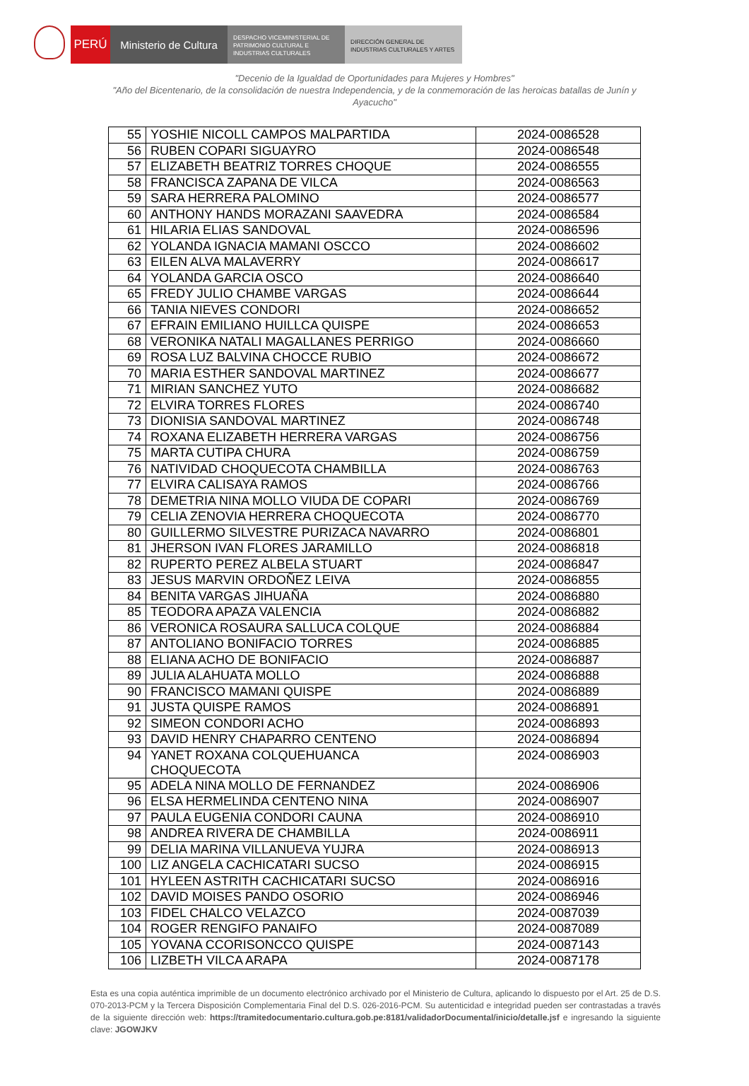PERÚ Ministerio de Cultura
DESPACHO VICEMINISTERIAL DE PATRIMONIO CULTURAL E INDUSTRIAS CULTURALES
DIRECCIÓN GENERAL DE INDUSTRIAS CULTURALES Y ARTES
"Decenio de la Igualdad de Oportunidades para Mujeres y Hombres"
"Año del Bicentenario, de la consolidación de nuestra Independencia, y de la conmemoración de las heroicas batallas de Junín y Ayacucho"
| 55 | YOSHIE NICOLL CAMPOS MALPARTIDA | 2024-0086528 |
| 56 | RUBEN COPARI SIGUAYRO | 2024-0086548 |
| 57 | ELIZABETH BEATRIZ TORRES CHOQUE | 2024-0086555 |
| 58 | FRANCISCA ZAPANA DE VILCA | 2024-0086563 |
| 59 | SARA HERRERA PALOMINO | 2024-0086577 |
| 60 | ANTHONY HANDS MORAZANI SAAVEDRA | 2024-0086584 |
| 61 | HILARIA ELIAS SANDOVAL | 2024-0086596 |
| 62 | YOLANDA IGNACIA MAMANI OSCCO | 2024-0086602 |
| 63 | EILEN ALVA MALAVERRY | 2024-0086617 |
| 64 | YOLANDA GARCIA OSCO | 2024-0086640 |
| 65 | FREDY JULIO CHAMBE VARGAS | 2024-0086644 |
| 66 | TANIA NIEVES CONDORI | 2024-0086652 |
| 67 | EFRAIN EMILIANO HUILLCA QUISPE | 2024-0086653 |
| 68 | VERONIKA NATALI MAGALLANES PERRIGO | 2024-0086660 |
| 69 | ROSA LUZ BALVINA CHOCCE RUBIO | 2024-0086672 |
| 70 | MARIA ESTHER SANDOVAL MARTINEZ | 2024-0086677 |
| 71 | MIRIAN SANCHEZ YUTO | 2024-0086682 |
| 72 | ELVIRA TORRES FLORES | 2024-0086740 |
| 73 | DIONISIA SANDOVAL MARTINEZ | 2024-0086748 |
| 74 | ROXANA ELIZABETH HERRERA VARGAS | 2024-0086756 |
| 75 | MARTA CUTIPA CHURA | 2024-0086759 |
| 76 | NATIVIDAD CHOQUECOTA CHAMBILLA | 2024-0086763 |
| 77 | ELVIRA CALISAYA RAMOS | 2024-0086766 |
| 78 | DEMETRIA NINA MOLLO VIUDA DE COPARI | 2024-0086769 |
| 79 | CELIA ZENOVIA HERRERA CHOQUECOTA | 2024-0086770 |
| 80 | GUILLERMO SILVESTRE PURIZACA NAVARRO | 2024-0086801 |
| 81 | JHERSON IVAN FLORES JARAMILLO | 2024-0086818 |
| 82 | RUPERTO PEREZ ALBELA STUART | 2024-0086847 |
| 83 | JESUS MARVIN ORDOÑEZ LEIVA | 2024-0086855 |
| 84 | BENITA VARGAS JIHUAÑA | 2024-0086880 |
| 85 | TEODORA APAZA VALENCIA | 2024-0086882 |
| 86 | VERONICA ROSAURA SALLUCA COLQUE | 2024-0086884 |
| 87 | ANTOLIANO BONIFACIO TORRES | 2024-0086885 |
| 88 | ELIANA ACHO DE BONIFACIO | 2024-0086887 |
| 89 | JULIA ALAHUATA MOLLO | 2024-0086888 |
| 90 | FRANCISCO MAMANI QUISPE | 2024-0086889 |
| 91 | JUSTA QUISPE RAMOS | 2024-0086891 |
| 92 | SIMEON CONDORI ACHO | 2024-0086893 |
| 93 | DAVID HENRY CHAPARRO CENTENO | 2024-0086894 |
| 94 | YANET ROXANA COLQUEHUANCA CHOQUECOTA | 2024-0086903 |
| 95 | ADELA NINA MOLLO DE FERNANDEZ | 2024-0086906 |
| 96 | ELSA HERMELINDA CENTENO NINA | 2024-0086907 |
| 97 | PAULA EUGENIA CONDORI CAUNA | 2024-0086910 |
| 98 | ANDREA RIVERA DE CHAMBILLA | 2024-0086911 |
| 99 | DELIA MARINA VILLANUEVA YUJRA | 2024-0086913 |
| 100 | LIZ ANGELA CACHICATARI SUCSO | 2024-0086915 |
| 101 | HYLEEN ASTRITH CACHICATARI SUCSO | 2024-0086916 |
| 102 | DAVID MOISES PANDO OSORIO | 2024-0086946 |
| 103 | FIDEL CHALCO VELAZCO | 2024-0087039 |
| 104 | ROGER RENGIFO PANAIFO | 2024-0087089 |
| 105 | YOVANA CCORISONCCO QUISPE | 2024-0087143 |
| 106 | LIZBETH VILCA ARAPA | 2024-0087178 |
Esta es una copia auténtica imprimible de un documento electrónico archivado por el Ministerio de Cultura, aplicando lo dispuesto por el Art. 25 de D.S. 070-2013-PCM y la Tercera Disposición Complementaria Final del D.S. 026-2016-PCM. Su autenticidad e integridad pueden ser contrastadas a través de la siguiente dirección web: https://tramitedocumentario.cultura.gob.pe:8181/validadorDocumental/inicio/detalle.jsf e ingresando la siguiente clave: JGOWJKV